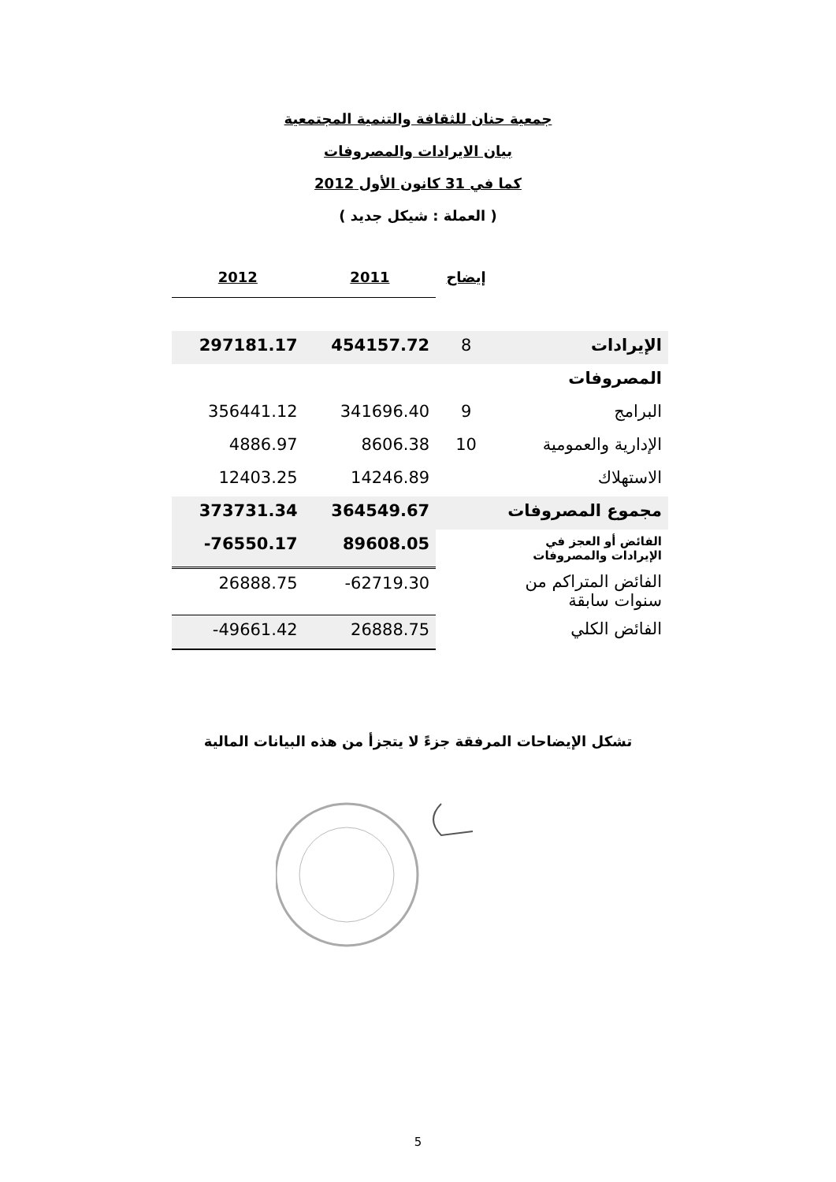جمعية حنان للثقافة والتنمية المجتمعية
بيان الايرادات والمصروفات
كما في 31 كانون الأول 2012
( العملة : شيكل جديد )
| | إيضاح | 2011 | 2012 |
| --- | --- | --- | --- |
| الإيرادات | 8 | 454157.72 | 297181.17 |
| المصروفات | | | |
| البرامج | 9 | 341696.40 | 356441.12 |
| الإدارية والعمومية | 10 | 8606.38 | 4886.97 |
| الاستهلاك | | 14246.89 | 12403.25 |
| مجموع المصروفات | | 364549.67 | 373731.34 |
| الفائض أو العجز في الإيرادات والمصروفات | | 89608.05 | -76550.17 |
| الفائض المتراكم من سنوات سابقة | | -62719.30 | 26888.75 |
| الفائض الكلي | | 26888.75 | -49661.42 |
تشكل الإيضاحات المرفقة جزءً لا يتجزأ من هذه البيانات المالية
5